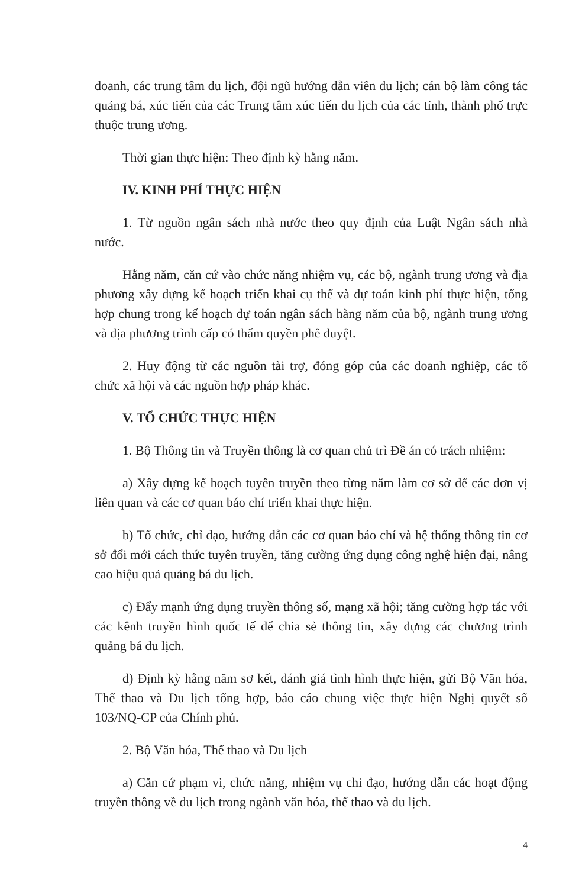doanh, các trung tâm du lịch, đội ngũ hướng dẫn viên du lịch; cán bộ làm công tác quảng bá, xúc tiến của các Trung tâm xúc tiến du lịch của các tỉnh, thành phố trực thuộc trung ương.
Thời gian thực hiện: Theo định kỳ hằng năm.
IV. KINH PHÍ THỰC HIỆN
1. Từ nguồn ngân sách nhà nước theo quy định của Luật Ngân sách nhà nước.
Hằng năm, căn cứ vào chức năng nhiệm vụ, các bộ, ngành trung ương và địa phương xây dựng kế hoạch triển khai cụ thể và dự toán kinh phí thực hiện, tổng hợp chung trong kế hoạch dự toán ngân sách hàng năm của bộ, ngành trung ương và địa phương trình cấp có thẩm quyền phê duyệt.
2. Huy động từ các nguồn tài trợ, đóng góp của các doanh nghiệp, các tổ chức xã hội và các nguồn hợp pháp khác.
V. TỔ CHỨC THỰC HIỆN
1. Bộ Thông tin và Truyền thông là cơ quan chủ trì Đề án có trách nhiệm:
a) Xây dựng kế hoạch tuyên truyền theo từng năm làm cơ sở để các đơn vị liên quan và các cơ quan báo chí triển khai thực hiện.
b) Tổ chức, chỉ đạo, hướng dẫn các cơ quan báo chí và hệ thống thông tin cơ sở đổi mới cách thức tuyên truyền, tăng cường ứng dụng công nghệ hiện đại, nâng cao hiệu quả quảng bá du lịch.
c) Đẩy mạnh ứng dụng truyền thông số, mạng xã hội; tăng cường hợp tác với các kênh truyền hình quốc tế để chia sẻ thông tin, xây dựng các chương trình quảng bá du lịch.
d) Định kỳ hằng năm sơ kết, đánh giá tình hình thực hiện, gửi Bộ Văn hóa, Thể thao và Du lịch tổng hợp, báo cáo chung việc thực hiện Nghị quyết số 103/NQ-CP của Chính phủ.
2. Bộ Văn hóa, Thể thao và Du lịch
a) Căn cứ phạm vi, chức năng, nhiệm vụ chỉ đạo, hướng dẫn các hoạt động truyền thông về du lịch trong ngành văn hóa, thể thao và du lịch.
4